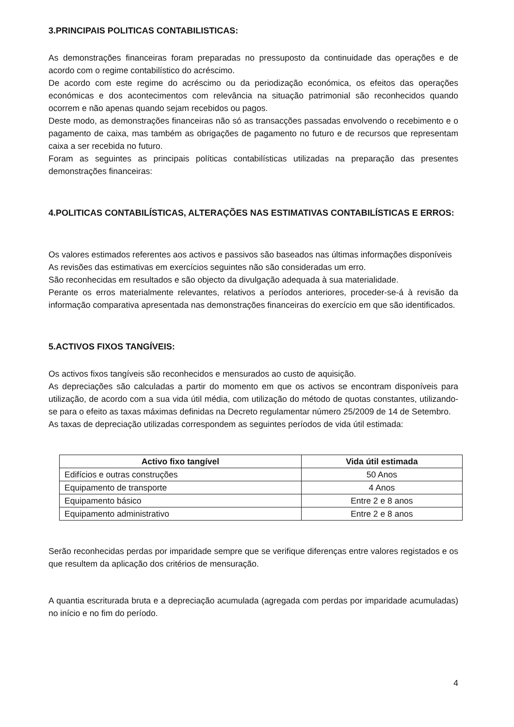3.PRINCIPAIS POLITICAS CONTABILISTICAS:
As demonstrações financeiras foram preparadas no pressuposto da continuidade das operações e de acordo com o regime contabilístico do acréscimo.
De acordo com este regime do acréscimo ou da periodização económica, os efeitos das operações económicas e dos acontecimentos com relevância na situação patrimonial são reconhecidos quando ocorrem e não apenas quando sejam recebidos ou pagos.
Deste modo, as demonstrações financeiras não só as transacções passadas envolvendo o recebimento e o pagamento de caixa, mas também as obrigações de pagamento no futuro e de recursos que representam caixa a ser recebida no futuro.
Foram as seguintes as principais políticas contabilísticas utilizadas na preparação das presentes demonstrações financeiras:
4.POLITICAS CONTABILÍSTICAS, ALTERAÇÕES NAS ESTIMATIVAS CONTABILÍSTICAS E ERROS:
Os valores estimados referentes aos activos e passivos são baseados nas últimas informações disponíveis
As revisões das estimativas em exercícios seguintes não são consideradas um erro.
São reconhecidas em resultados e são objecto da divulgação adequada à sua materialidade.
Perante os erros materialmente relevantes, relativos a períodos anteriores, proceder-se-á à revisão da informação comparativa apresentada nas demonstrações financeiras do exercício em que são identificados.
5.ACTIVOS FIXOS TANGÍVEIS:
Os activos fixos tangíveis são reconhecidos e mensurados ao custo de aquisição.
As depreciações são calculadas a partir do momento em que os activos se encontram disponíveis para utilização, de acordo com a sua vida útil média, com utilização do método de quotas constantes, utilizando-se para o efeito as taxas máximas definidas na Decreto regulamentar número 25/2009 de 14 de Setembro.
As taxas de depreciação utilizadas correspondem as seguintes períodos de vida útil estimada:
| Activo fixo tangível | Vida útil estimada |
| --- | --- |
| Edifícios e outras construções | 50 Anos |
| Equipamento de transporte | 4 Anos |
| Equipamento básico | Entre 2 e 8 anos |
| Equipamento administrativo | Entre 2 e 8 anos |
Serão reconhecidas perdas por imparidade sempre que se verifique diferenças entre valores registados e os que resultem da aplicação dos critérios de mensuração.
A quantia escriturada bruta e a depreciação acumulada (agregada com perdas por imparidade acumuladas) no início e no fim do período.
4